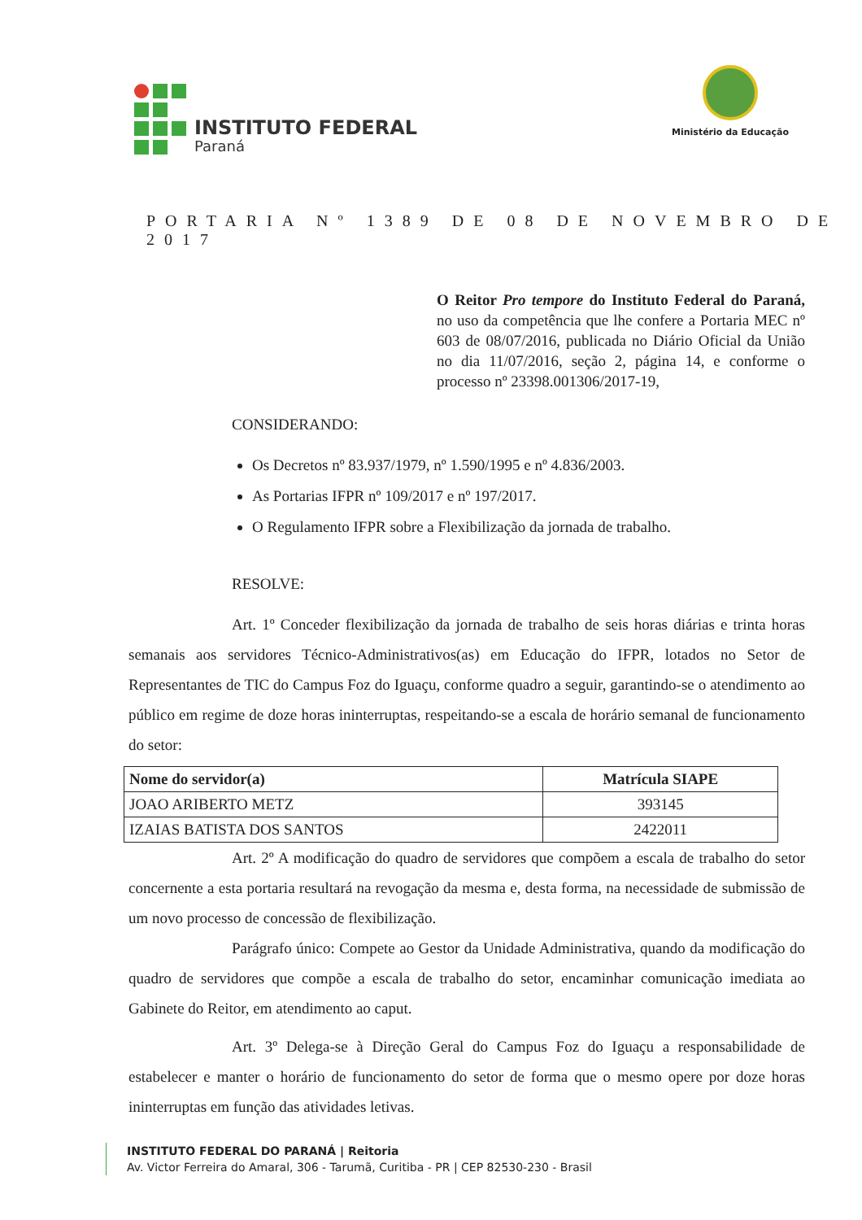INSTITUTO FEDERAL
Paraná
Ministério da Educação
PORTARIA Nº 1389 DE 08 DE NOVEMBRO DE 2017
O Reitor Pro tempore do Instituto Federal do Paraná, no uso da competência que lhe confere a Portaria MEC nº 603 de 08/07/2016, publicada no Diário Oficial da União no dia 11/07/2016, seção 2, página 14, e conforme o processo nº 23398.001306/2017-19,
CONSIDERANDO:
Os Decretos nº 83.937/1979, nº 1.590/1995 e nº 4.836/2003.
As Portarias IFPR nº 109/2017 e nº 197/2017.
O Regulamento IFPR sobre a Flexibilização da jornada de trabalho.
RESOLVE:
Art. 1º Conceder flexibilização da jornada de trabalho de seis horas diárias e trinta horas semanais aos servidores Técnico-Administrativos(as) em Educação do IFPR, lotados no Setor de Representantes de TIC do Campus Foz do Iguaçu, conforme quadro a seguir, garantindo-se o atendimento ao público em regime de doze horas ininterruptas, respeitando-se a escala de horário semanal de funcionamento do setor:
| Nome do servidor(a) | Matrícula SIAPE |
| --- | --- |
| JOAO ARIBERTO METZ | 393145 |
| IZAIAS BATISTA DOS SANTOS | 2422011 |
Art. 2º A modificação do quadro de servidores que compõem a escala de trabalho do setor concernente a esta portaria resultará na revogação da mesma e, desta forma, na necessidade de submissão de um novo processo de concessão de flexibilização.
Parágrafo único: Compete ao Gestor da Unidade Administrativa, quando da modificação do quadro de servidores que compõe a escala de trabalho do setor, encaminhar comunicação imediata ao Gabinete do Reitor, em atendimento ao caput.
Art. 3º Delega-se à Direção Geral do Campus Foz do Iguaçu a responsabilidade de estabelecer e manter o horário de funcionamento do setor de forma que o mesmo opere por doze horas ininterruptas em função das atividades letivas.
INSTITUTO FEDERAL DO PARANÁ | Reitoria
Av. Victor Ferreira do Amaral, 306 - Tarumã, Curitiba - PR | CEP 82530-230 - Brasil